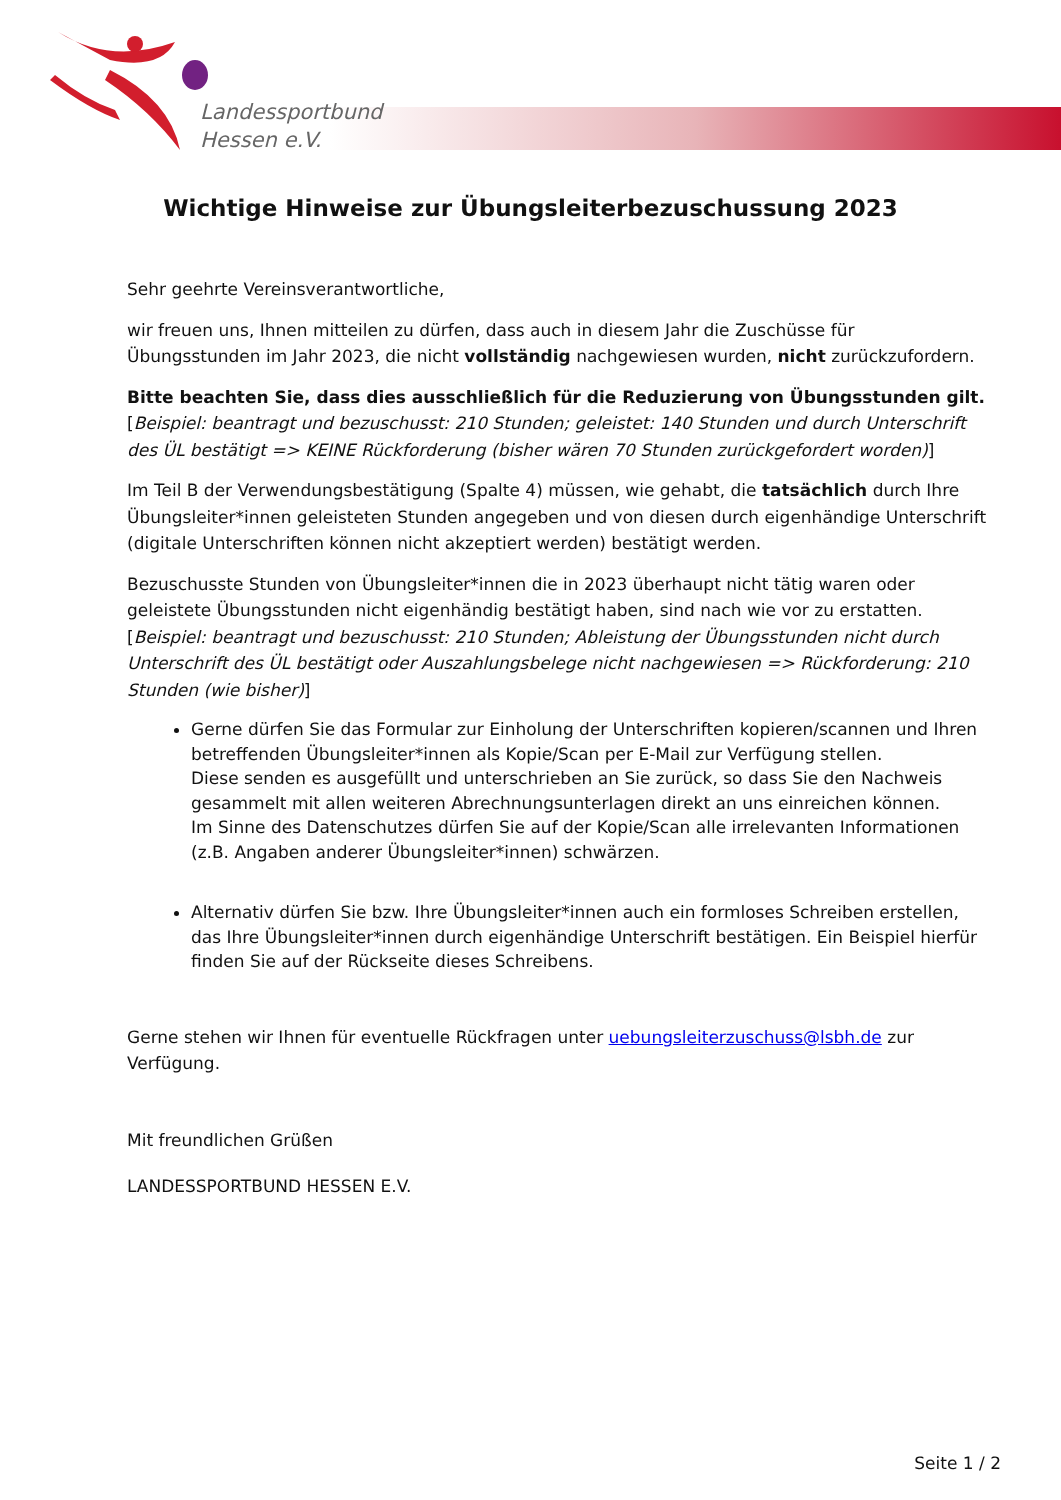Landessportbund
Hessen e.V.
Wichtige Hinweise zur Übungsleiterbezuschussung 2023
Sehr geehrte Vereinsverantwortliche,
wir freuen uns, Ihnen mitteilen zu dürfen, dass auch in diesem Jahr die Zuschüsse für Übungsstunden im Jahr 2023, die nicht vollständig nachgewiesen wurden, nicht zurückzufordern.
Bitte beachten Sie, dass dies ausschließlich für die Reduzierung von Übungsstunden gilt.
[Beispiel: beantragt und bezuschusst: 210 Stunden; geleistet: 140 Stunden und durch Unterschrift des ÜL bestätigt => KEINE Rückforderung (bisher wären 70 Stunden zurückgefordert worden)]
Im Teil B der Verwendungsbestätigung (Spalte 4) müssen, wie gehabt, die tatsächlich durch Ihre Übungsleiter*innen geleisteten Stunden angegeben und von diesen durch eigenhändige Unterschrift (digitale Unterschriften können nicht akzeptiert werden) bestätigt werden.
Bezuschusste Stunden von Übungsleiter*innen die in 2023 überhaupt nicht tätig waren oder geleistete Übungsstunden nicht eigenhändig bestätigt haben, sind nach wie vor zu erstatten.
[Beispiel: beantragt und bezuschusst: 210 Stunden; Ableistung der Übungsstunden nicht durch Unterschrift des ÜL bestätigt oder Auszahlungsbelege nicht nachgewiesen => Rückforderung: 210 Stunden (wie bisher)]
Gerne dürfen Sie das Formular zur Einholung der Unterschriften kopieren/scannen und Ihren betreffenden Übungsleiter*innen als Kopie/Scan per E-Mail zur Verfügung stellen.
Diese senden es ausgefüllt und unterschrieben an Sie zurück, so dass Sie den Nachweis gesammelt mit allen weiteren Abrechnungsunterlagen direkt an uns einreichen können.
Im Sinne des Datenschutzes dürfen Sie auf der Kopie/Scan alle irrelevanten Informationen (z.B. Angaben anderer Übungsleiter*innen) schwärzen.
Alternativ dürfen Sie bzw. Ihre Übungsleiter*innen auch ein formloses Schreiben erstellen, das Ihre Übungsleiter*innen durch eigenhändige Unterschrift bestätigen. Ein Beispiel hierfür finden Sie auf der Rückseite dieses Schreibens.
Gerne stehen wir Ihnen für eventuelle Rückfragen unter uebungsleiterzuschuss@lsbh.de zur Verfügung.
Mit freundlichen Grüßen
LANDESSPORTBUND HESSEN E.V.
Seite 1 / 2